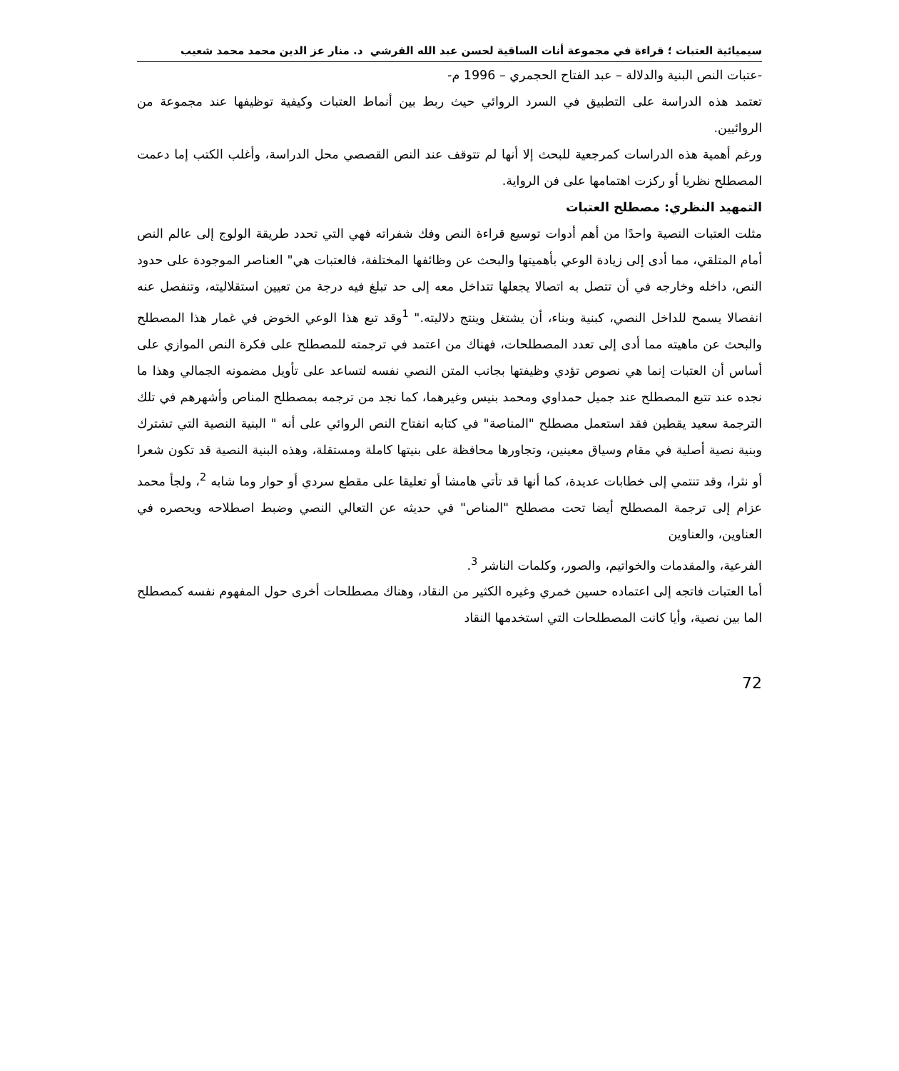سيميائية العتبات ؛ قراءة في مجموعة أنات الساقية لحسن عبد الله القرشي د. منار عز الدين محمد محمد شعيب
-عتبات النص البنية والدلالة – عبد الفتاح الحجمري – 1996 م-
تعتمد هذه الدراسة على التطبيق في السرد الروائي حيث ربط بين أنماط العتبات وكيفية توظيفها عند مجموعة من الروائيين.
ورغم أهمية هذه الدراسات كمرجعية للبحث إلا أنها لم تتوقف عند النص القصصي محل الدراسة، وأغلب الكتب إما دعمت المصطلح نظريا أو ركزت اهتمامها على فن الرواية.
التمهيد النظري: مصطلح العتبات
مثلت العتبات النصية واحدًا من أهم أدوات توسيع قراءة النص وفك شفراته فهي التي تحدد طريقة الولوج إلى عالم النص أمام المتلقي، مما أدى إلى زيادة الوعي بأهميتها والبحث عن وظائفها المختلفة، فالعتبات هي" العناصر الموجودة على حدود النص، داخله وخارجه في أن تتصل به اتصالا يجعلها تتداخل معه إلى حد تبلغ فيه درجة من تعيين استقلاليته، وتنفصل عنه انفصالا يسمح للداخل النصي، كبنية وبناء، أن يشتغل وينتج دلاليته." <sup>1</sup>وقد تبع هذا الوعي الخوض في غمار هذا المصطلح والبحث عن ماهيته مما أدى إلى تعدد المصطلحات، فهناك من اعتمد في ترجمته للمصطلح على فكرة النص الموازي على أساس أن العتبات إنما هي نصوص تؤدي وظيفتها بجانب المتن النصي نفسه لتساعد على تأويل مضمونه الجمالي وهذا ما نجده عند تتبع المصطلح عند جميل حمداوي ومحمد بنيس وغيرهما، كما نجد من ترجمه بمصطلح المناص وأشهرهم في تلك الترجمة سعيد يقطين فقد استعمل مصطلح "المناصة" في كتابه انفتاح النص الروائي على أنه " البنية النصية التي تشترك وبنية نصية أصلية في مقام وسياق معينين، وتجاورها محافظة على بنيتها كاملة ومستقلة، وهذه البنية النصية قد تكون شعرا أو نثرا، وقد تنتمي إلى خطابات عديدة، كما أنها قد تأتي هامشا أو تعليقا على مقطع سردي أو حوار وما شابه <sup>2</sup>، ولجأ محمد عزام إلى ترجمة المصطلح أيضا تحت مصطلح "المناص" في حديثه عن التعالي النصي وضبط اصطلاحه ويحصره في العناوين، والعناوين
الفرعية، والمقدمات والخواتيم، والصور، وكلمات الناشر <sup>3</sup>.
أما العتبات فاتجه إلى اعتماده حسين خمري وغيره الكثير من النقاد، وهناك مصطلحات أخرى حول المفهوم نفسه كمصطلح الما بين نصية، وأيا كانت المصطلحات التي استخدمها النقاد
72